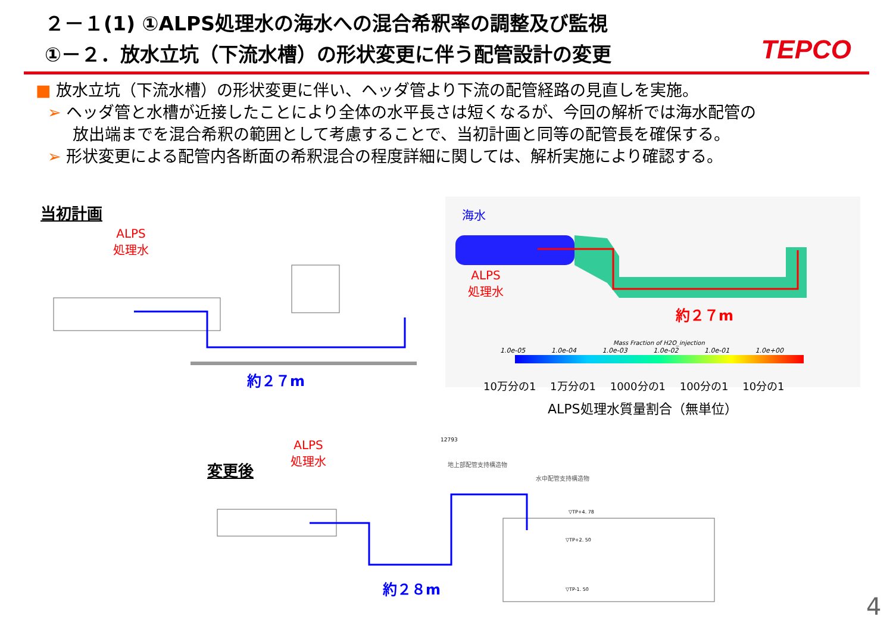２－１(1) ①ALPS処理水の海水への混合希釈率の調整及び監視
①－２．放水立坑（下流水槽）の形状変更に伴う配管設計の変更
TEPCO
■ 放水立坑（下流水槽）の形状変更に伴い、ヘッダ管より下流の配管経路の見直しを実施。
➢ ヘッダ管と水槽が近接したことにより全体の水平長さは短くなるが、今回の解析では海水配管の
放出端までを混合希釈の範囲として考慮することで、当初計画と同等の配管長を確保する。
➢ 形状変更による配管内各断面の希釈混合の程度詳細に関しては、解析実施により確認する。
当初計画
ALPS
処理水
約２７m
海水
ALPS
処理水
約２７m
Mass Fraction of H2O_injection
1.0e-05 1.0e-04 1.0e-03 1.0e-02 1.0e-01 1.0e+00
10万分の1 1万分の1 1000分の1 100分の1 10分の1
ALPS処理水質量割合（無単位）
変更後
ALPS
処理水
12793
地上部配管支持構造物
水中配管支持構造物
▽TP+4. 78
▽TP+2. 50
▽TP-1. 50
約２８m
4